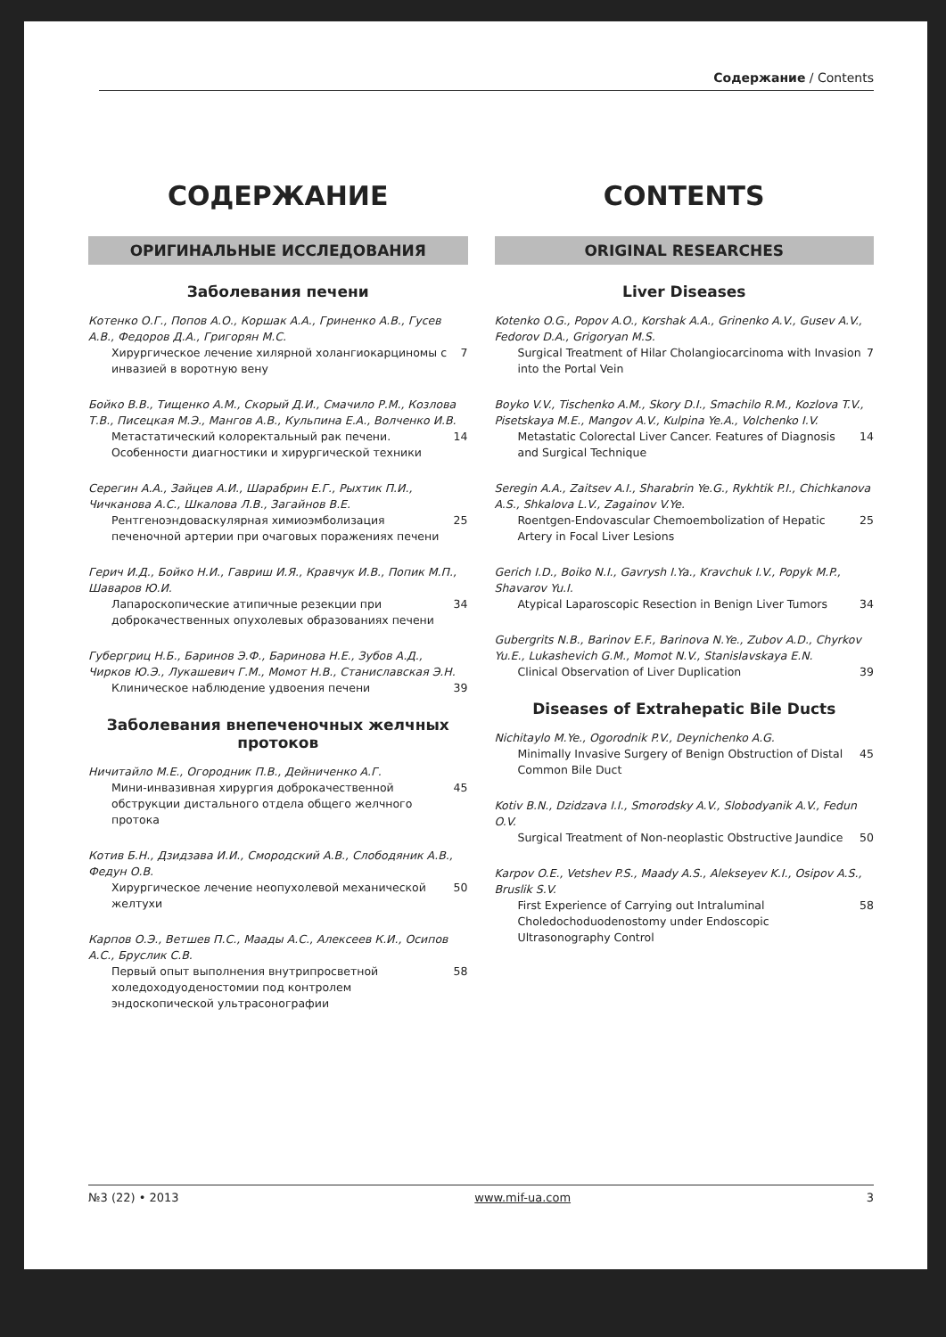Содержание / Contents
СОДЕРЖАНИЕ
ОРИГИНАЛЬНЫЕ ИССЛЕДОВАНИЯ
Заболевания печени
Котенко О.Г., Попов А.О., Коршак А.А., Гриненко А.В., Гусев А.В., Федоров Д.А., Григорян М.С.
Хирургическое лечение хилярной холангиокарциномы с инвазией в воротную вену 7
Бойко В.В., Тищенко А.М., Скорый Д.И., Смачило Р.М., Козлова Т.В., Писецкая М.Э., Мангов А.В., Кульпина Е.А., Волченко И.В.
Метастатический колоректальный рак печени. Особенности диагностики и хирургической техники 14
Серегин А.А., Зайцев А.И., Шарабрин Е.Г., Рыхтик П.И., Чичканова А.С., Шкалова Л.В., Загайнов В.Е.
Рентгеноэндоваскулярная химиоэмболизация печеночной артерии при очаговых поражениях печени 25
Герич И.Д., Бойко Н.И., Гавриш И.Я., Кравчук И.В., Попик М.П., Шаваров Ю.И.
Лапароскопические атипичные резекции при доброкачественных опухолевых образованиях печени 34
Губергриц Н.Б., Баринов Э.Ф., Баринова Н.Е., Зубов А.Д., Чирков Ю.Э., Лукашевич Г.М., Момот Н.В., Станиславская Э.Н.
Клиническое наблюдение удвоения печени 39
Заболевания внепеченочных желчных протоков
Ничитайло М.Е., Огородник П.В., Дейниченко А.Г.
Мини-инвазивная хирургия доброкачественной обструкции дистального отдела общего желчного протока 45
Котив Б.Н., Дзидзава И.И., Смородский А.В., Слободяник А.В., Федун О.В.
Хирургическое лечение неопухолевой механической желтухи 50
Карпов О.Э., Ветшев П.С., Маады А.С., Алексеев К.И., Осипов А.С., Бруслик С.В.
Первый опыт выполнения внутрипросветной холедоходуоденостомии под контролем эндоскопической ультрасонографии 58
CONTENTS
ORIGINAL RESEARCHES
Liver Diseases
Kotenko O.G., Popov A.O., Korshak A.A., Grinenko A.V., Gusev A.V., Fedorov D.A., Grigoryan M.S.
Surgical Treatment of Hilar Cholangiocarcinoma with Invasion into the Portal Vein 7
Boyko V.V., Tischenko A.M., Skory D.I., Smachilo R.M., Kozlova T.V., Pisetskaya M.E., Mangov A.V., Kulpina Ye.A., Volchenko I.V.
Metastatic Colorectal Liver Cancer. Features of Diagnosis and Surgical Technique 14
Seregin A.A., Zaitsev A.I., Sharabrin Ye.G., Rykhtik P.I., Chichkanova A.S., Shkalova L.V., Zagainov V.Ye.
Roentgen-Endovascular Chemoembolization of Hepatic Artery in Focal Liver Lesions 25
Gerich I.D., Boiko N.I., Gavrysh I.Ya., Kravchuk I.V., Popyk M.P., Shavarov Yu.I.
Atypical Laparoscopic Resection in Benign Liver Tumors 34
Gubergrits N.B., Barinov E.F., Barinova N.Ye., Zubov A.D., Chyrkov Yu.E., Lukashevich G.M., Momot N.V., Stanislavskaya E.N.
Clinical Observation of Liver Duplication 39
Diseases of Extrahepatic Bile Ducts
Nichitaylo M.Ye., Ogorodnik P.V., Deynichenko A.G.
Minimally Invasive Surgery of Benign Obstruction of Distal Common Bile Duct 45
Kotiv B.N., Dzidzava I.I., Smorodsky A.V., Slobodyanik A.V., Fedun O.V.
Surgical Treatment of Non-neoplastic Obstructive Jaundice 50
Karpov O.E., Vetshev P.S., Maady A.S., Alekseyev K.I., Osipov A.S., Bruslik S.V.
First Experience of Carrying out Intraluminal Choledochoduodenostomy under Endoscopic Ultrasonography Control 58
№3 (22) • 2013 www.mif-ua.com 3